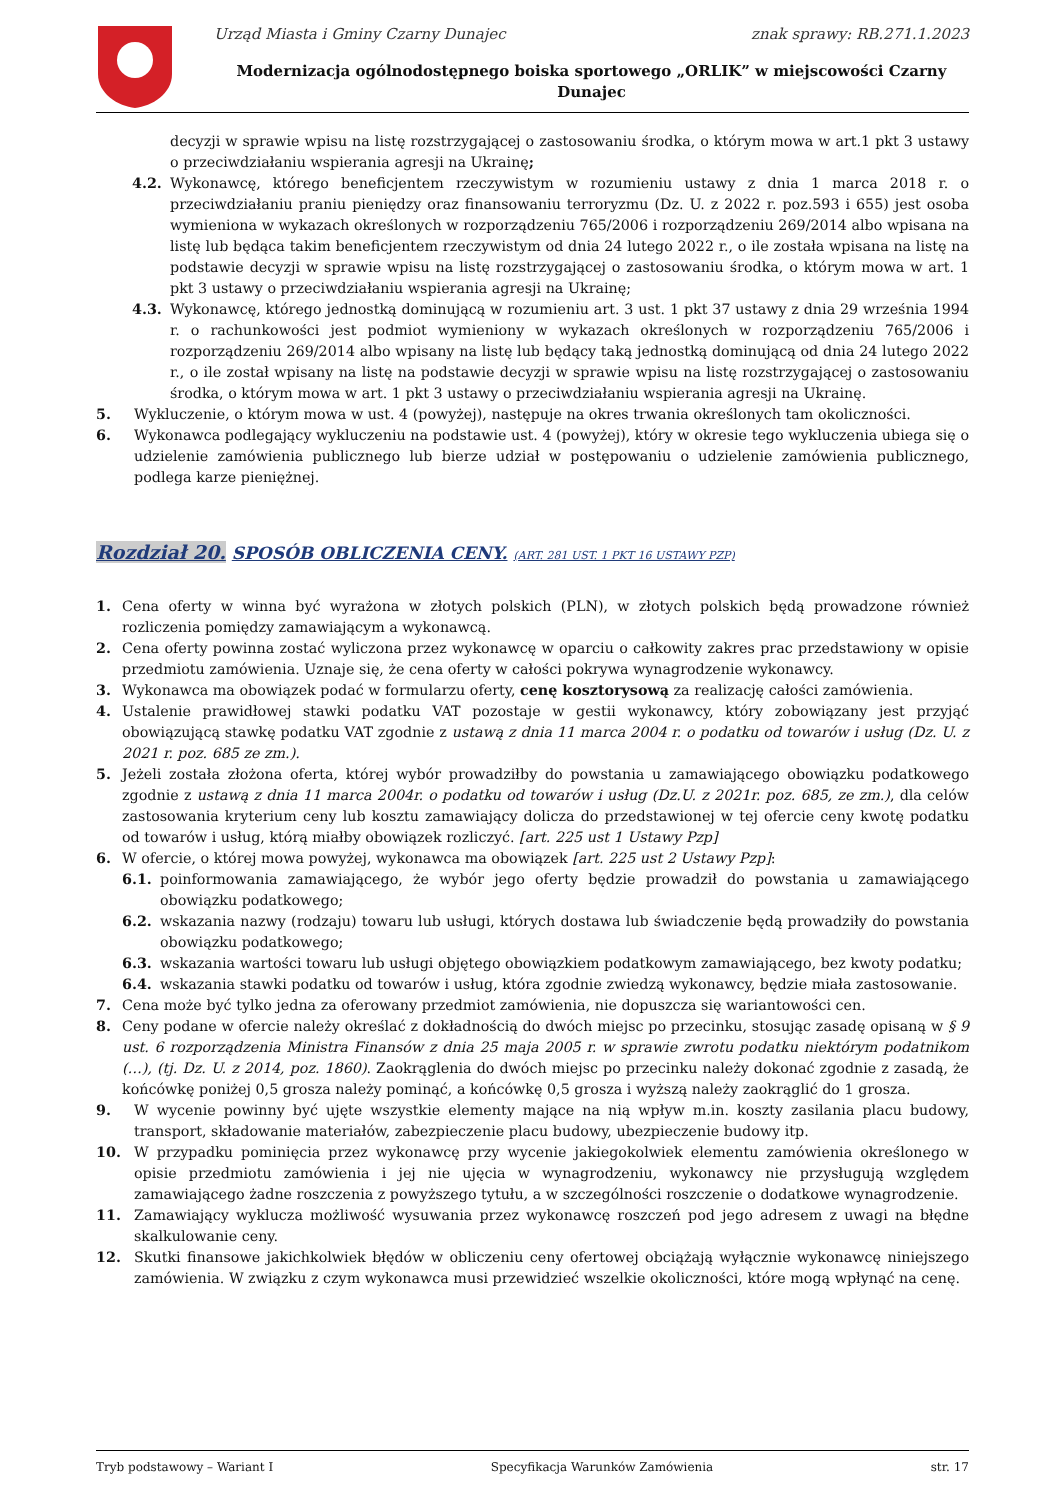Urząd Miasta i Gminy Czarny Dunajec znak sprawy: RB.271.1.2023
Modernizacja ogólnodostępnego boiska sportowego „ORLIK” w miejscowości Czarny Dunajec
decyzji w sprawie wpisu na listę rozstrzygającej o zastosowaniu środka, o którym mowa w art.1 pkt 3 ustawy o przeciwdziałaniu wspierania agresji na Ukrainę;
4.2. Wykonawcę, którego beneficjentem rzeczywistym w rozumieniu ustawy z dnia 1 marca 2018 r. o przeciwdziałaniu praniu pieniędzy oraz finansowaniu terroryzmu (Dz. U. z 2022 r. poz.593 i 655) jest osoba wymieniona w wykazach określonych w rozporządzeniu 765/2006 i rozporządzeniu 269/2014 albo wpisana na listę lub będąca takim beneficjentem rzeczywistym od dnia 24 lutego 2022 r., o ile została wpisana na listę na podstawie decyzji w sprawie wpisu na listę rozstrzygającej o zastosowaniu środka, o którym mowa w art. 1 pkt 3 ustawy o przeciwdziałaniu wspierania agresji na Ukrainę;
4.3. Wykonawcę, którego jednostką dominującą w rozumieniu art. 3 ust. 1 pkt 37 ustawy z dnia 29 września 1994 r. o rachunkowości jest podmiot wymieniony w wykazach określonych w rozporządzeniu 765/2006 i rozporządzeniu 269/2014 albo wpisany na listę lub będący taką jednostką dominującą od dnia 24 lutego 2022 r., o ile został wpisany na listę na podstawie decyzji w sprawie wpisu na listę rozstrzygającej o zastosowaniu środka, o którym mowa w art. 1 pkt 3 ustawy o przeciwdziałaniu wspierania agresji na Ukrainę.
5. Wykluczenie, o którym mowa w ust. 4 (powyżej), następuje na okres trwania określonych tam okoliczności.
6. Wykonawca podlegający wykluczeniu na podstawie ust. 4 (powyżej), który w okresie tego wykluczenia ubiega się o udzielenie zamówienia publicznego lub bierze udział w postępowaniu o udzielenie zamówienia publicznego, podlega karze pieniężnej.
Rozdział 20. SPOSÓB OBLICZENIA CENY. (ART. 281 UST. 1 PKT 16 USTAWY PZP)
1. Cena oferty w winna być wyrażona w złotych polskich (PLN), w złotych polskich będą prowadzone również rozliczenia pomiędzy zamawiającym a wykonawcą.
2. Cena oferty powinna zostać wyliczona przez wykonawcę w oparciu o całkowity zakres prac przedstawiony w opisie przedmiotu zamówienia. Uznaje się, że cena oferty w całości pokrywa wynagrodzenie wykonawcy.
3. Wykonawca ma obowiązek podać w formularzu oferty, cenę kosztorysową za realizację całości zamówienia.
4. Ustalenie prawidłowej stawki podatku VAT pozostaje w gestii wykonawcy, który zobowiązany jest przyjąć obowiązującą stawkę podatku VAT zgodnie z ustawą z dnia 11 marca 2004 r. o podatku od towarów i usług (Dz. U. z 2021 r. poz. 685 ze zm.).
5. Jeżeli została złożona oferta, której wybór prowadziłby do powstania u zamawiającego obowiązku podatkowego zgodnie z ustawą z dnia 11 marca 2004r. o podatku od towarów i usług (Dz.U. z 2021r. poz. 685, ze zm.), dla celów zastosowania kryterium ceny lub kosztu zamawiający dolicza do przedstawionej w tej ofercie ceny kwotę podatku od towarów i usług, którą miałby obowiązek rozliczyć. [art. 225 ust 1 Ustawy Pzp]
6. W ofercie, o której mowa powyżej, wykonawca ma obowiązek [art. 225 ust 2 Ustawy Pzp]:
6.1. poinformowania zamawiającego, że wybór jego oferty będzie prowadził do powstania u zamawiającego obowiązku podatkowego;
6.2. wskazania nazwy (rodzaju) towaru lub usługi, których dostawa lub świadczenie będą prowadziły do powstania obowiązku podatkowego;
6.3. wskazania wartości towaru lub usługi objętego obowiązkiem podatkowym zamawiającego, bez kwoty podatku;
6.4. wskazania stawki podatku od towarów i usług, która zgodnie zwiedzą wykonawcy, będzie miała zastosowanie.
7. Cena może być tylko jedna za oferowany przedmiot zamówienia, nie dopuszcza się wariantowości cen.
8. Ceny podane w ofercie należy określać z dokładnością do dwóch miejsc po przecinku, stosując zasadę opisaną w § 9 ust. 6 rozporządzenia Ministra Finansów z dnia 25 maja 2005 r. w sprawie zwrotu podatku niektórym podatnikom (…), (tj. Dz. U. z 2014, poz. 1860). Zaokrąglenia do dwóch miejsc po przecinku należy dokonać zgodnie z zasadą, że końcówkę poniżej 0,5 grosza należy pominąć, a końcówkę 0,5 grosza i wyższą należy zaokrąglić do 1 grosza.
9. W wycenie powinny być ujęte wszystkie elementy mające na nią wpływ m.in. koszty zasilania placu budowy, transport, składowanie materiałów, zabezpieczenie placu budowy, ubezpieczenie budowy itp.
10. W przypadku pominięcia przez wykonawcę przy wycenie jakiegokolwiek elementu zamówienia określonego w opisie przedmiotu zamówienia i jej nie ujęcia w wynagrodzeniu, wykonawcy nie przysługują względem zamawiającego żadne roszczenia z powyższego tytułu, a w szczególności roszczenie o dodatkowe wynagrodzenie.
11. Zamawiający wyklucza możliwość wysuwania przez wykonawcę roszczeń pod jego adresem z uwagi na błędne skalkulowanie ceny.
12. Skutki finansowe jakichkolwiek błędów w obliczeniu ceny ofertowej obciążają wyłącznie wykonawcę niniejszego zamówienia. W związku z czym wykonawca musi przewidzieć wszelkie okoliczności, które mogą wpłynąć na cenę.
Tryb podstawowy – Wariant I Specyfikacja Warunków Zamówienia str. 17